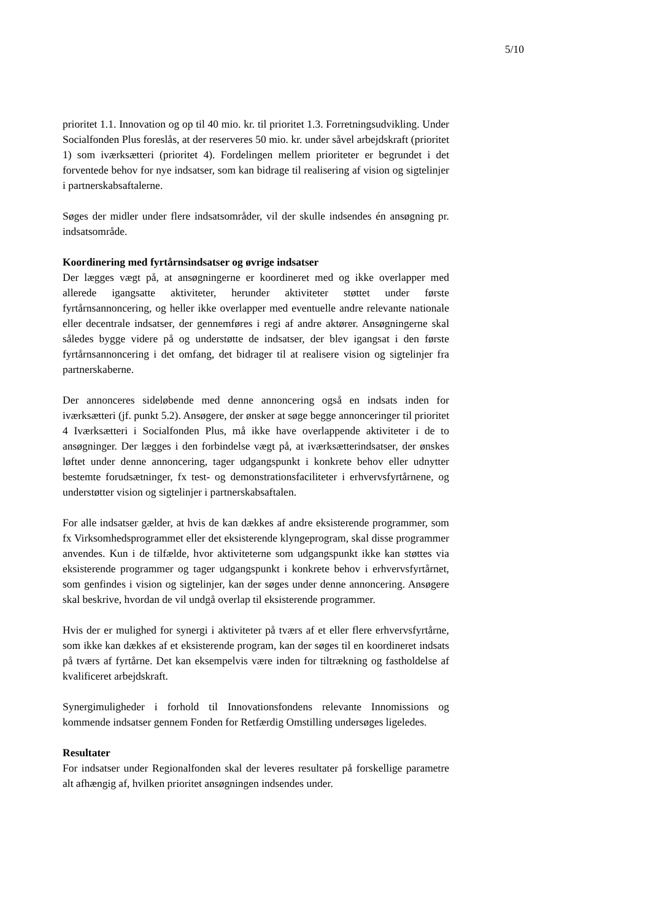5/10
prioritet 1.1. Innovation og op til 40 mio. kr. til prioritet 1.3. Forretningsudvikling. Under Socialfonden Plus foreslås, at der reserveres 50 mio. kr. under såvel arbejdskraft (prioritet 1) som iværksætteri (prioritet 4). Fordelingen mellem prioriteter er begrundet i det forventede behov for nye indsatser, som kan bidrage til realisering af vision og sigtelinjer i partnerskabsaftalerne.
Søges der midler under flere indsatsområder, vil der skulle indsendes én ansøgning pr. indsatsområde.
Koordinering med fyrtårnsindsatser og øvrige indsatser
Der lægges vægt på, at ansøgningerne er koordineret med og ikke overlapper med allerede igangsatte aktiviteter, herunder aktiviteter støttet under første fyrtårnsannoncering, og heller ikke overlapper med eventuelle andre relevante nationale eller decentrale indsatser, der gennemføres i regi af andre aktører. Ansøgningerne skal således bygge videre på og understøtte de indsatser, der blev igangsat i den første fyrtårnsannoncering i det omfang, det bidrager til at realisere vision og sigtelinjer fra partnerskaberne.
Der annonceres sideløbende med denne annoncering også en indsats inden for iværksætteri (jf. punkt 5.2). Ansøgere, der ønsker at søge begge annonceringer til prioritet 4 Iværksætteri i Socialfonden Plus, må ikke have overlappende aktiviteter i de to ansøgninger. Der lægges i den forbindelse vægt på, at iværksætterindsatser, der ønskes løftet under denne annoncering, tager udgangspunkt i konkrete behov eller udnytter bestemte forudsætninger, fx test- og demonstrationsfaciliteter i erhvervsfyrtårnene, og understøtter vision og sigtelinjer i partnerskabsaftalen.
For alle indsatser gælder, at hvis de kan dækkes af andre eksisterende programmer, som fx Virksomhedsprogrammet eller det eksisterende klyngeprogram, skal disse programmer anvendes. Kun i de tilfælde, hvor aktiviteterne som udgangspunkt ikke kan støttes via eksisterende programmer og tager udgangspunkt i konkrete behov i erhvervsfyrtårnet, som genfindes i vision og sigtelinjer, kan der søges under denne annoncering. Ansøgere skal beskrive, hvordan de vil undgå overlap til eksisterende programmer.
Hvis der er mulighed for synergi i aktiviteter på tværs af et eller flere erhvervsfyrtårne, som ikke kan dækkes af et eksisterende program, kan der søges til en koordineret indsats på tværs af fyrtårne. Det kan eksempelvis være inden for tiltrækning og fastholdelse af kvalificeret arbejdskraft.
Synergimuligheder i forhold til Innovationsfondens relevante Innomissions og kommende indsatser gennem Fonden for Retfærdig Omstilling undersøges ligeledes.
Resultater
For indsatser under Regionalfonden skal der leveres resultater på forskellige parametre alt afhængig af, hvilken prioritet ansøgningen indsendes under.